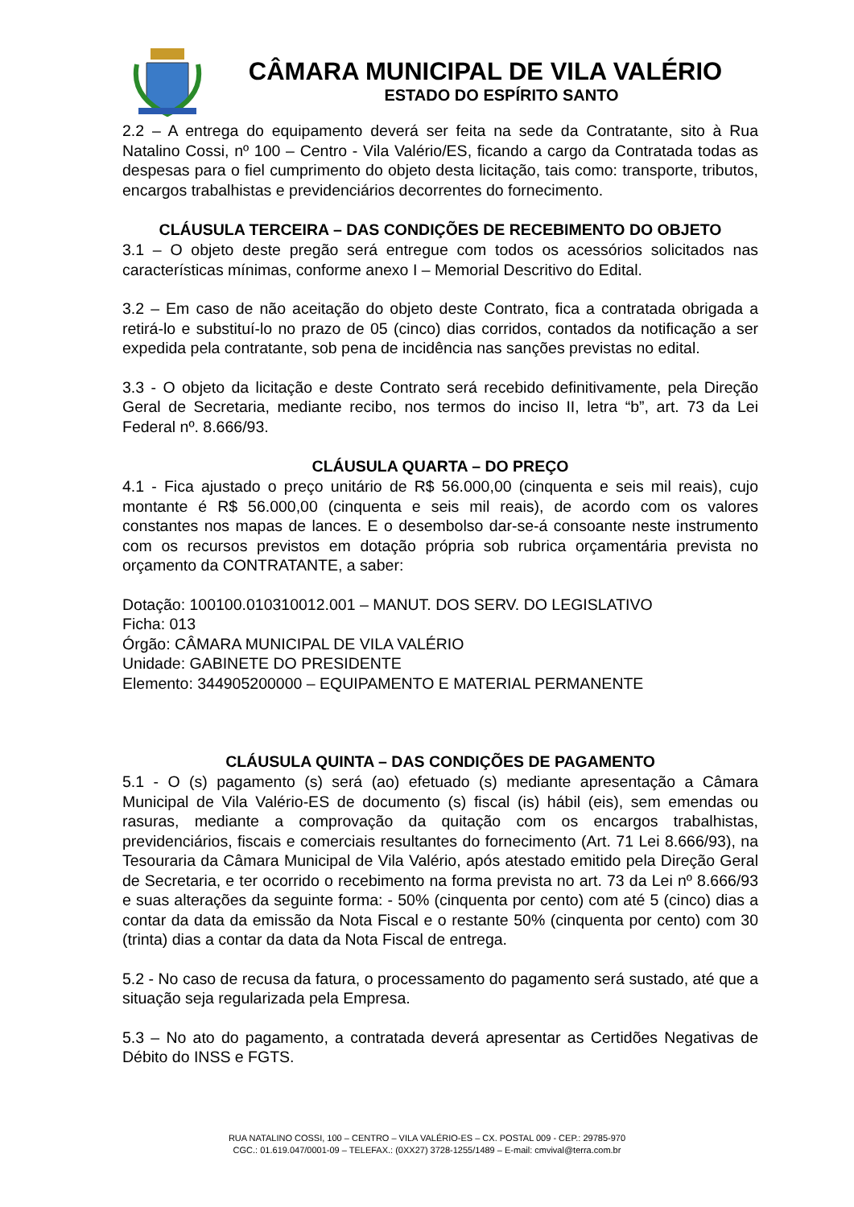CÂMARA MUNICIPAL DE VILA VALÉRIO
ESTADO DO ESPÍRITO SANTO
2.2 – A entrega do equipamento deverá ser feita na sede da Contratante, sito à Rua Natalino Cossi, nº 100 – Centro - Vila Valério/ES, ficando a cargo da Contratada todas as despesas para o fiel cumprimento do objeto desta licitação, tais como: transporte, tributos, encargos trabalhistas e previdenciários decorrentes do fornecimento.
CLÁUSULA TERCEIRA – DAS CONDIÇÕES DE RECEBIMENTO DO OBJETO
3.1 – O objeto deste pregão será entregue com todos os acessórios solicitados nas características mínimas, conforme anexo I – Memorial Descritivo do Edital.
3.2 – Em caso de não aceitação do objeto deste Contrato, fica a contratada obrigada a retirá-lo e substituí-lo no prazo de 05 (cinco) dias corridos, contados da notificação a ser expedida pela contratante, sob pena de incidência nas sanções previstas no edital.
3.3 - O objeto da licitação e deste Contrato será recebido definitivamente, pela Direção Geral de Secretaria, mediante recibo, nos termos do inciso II, letra “b”, art. 73 da Lei Federal nº. 8.666/93.
CLÁUSULA QUARTA – DO PREÇO
4.1 - Fica ajustado o preço unitário de R$ 56.000,00 (cinquenta e seis mil reais), cujo montante é R$ 56.000,00 (cinquenta e seis mil reais), de acordo com os valores constantes nos mapas de lances. E o desembolso dar-se-á consoante neste instrumento com os recursos previstos em dotação própria sob rubrica orçamentária prevista no orçamento da CONTRATANTE, a saber:
Dotação: 100100.010310012.001 – MANUT. DOS SERV. DO LEGISLATIVO
Ficha: 013
Órgão: CÂMARA MUNICIPAL DE VILA VALÉRIO
Unidade: GABINETE DO PRESIDENTE
Elemento: 344905200000 – EQUIPAMENTO E MATERIAL PERMANENTE
CLÁUSULA QUINTA – DAS CONDIÇÕES DE PAGAMENTO
5.1 - O (s) pagamento (s) será (ao) efetuado (s) mediante apresentação a Câmara Municipal de Vila Valério-ES de documento (s) fiscal (is) hábil (eis), sem emendas ou rasuras, mediante a comprovação da quitação com os encargos trabalhistas, previdenciários, fiscais e comerciais resultantes do fornecimento (Art. 71 Lei 8.666/93), na Tesouraria da Câmara Municipal de Vila Valério, após atestado emitido pela Direção Geral de Secretaria, e ter ocorrido o recebimento na forma prevista no art. 73 da Lei nº 8.666/93 e suas alterações da seguinte forma: - 50% (cinquenta por cento) com até 5 (cinco) dias a contar da data da emissão da Nota Fiscal e o restante 50% (cinquenta por cento) com 30 (trinta) dias a contar da data da Nota Fiscal de entrega.
5.2 - No caso de recusa da fatura, o processamento do pagamento será sustado, até que a situação seja regularizada pela Empresa.
5.3 – No ato do pagamento, a contratada deverá apresentar as Certidões Negativas de Débito do INSS e FGTS.
RUA NATALINO COSSI, 100 – CENTRO – VILA VALÉRIO-ES – CX. POSTAL 009 - CEP.: 29785-970
CGC.: 01.619.047/0001-09 – TELEFAX.: (0XX27) 3728-1255/1489 – E-mail: cmvival@terra.com.br